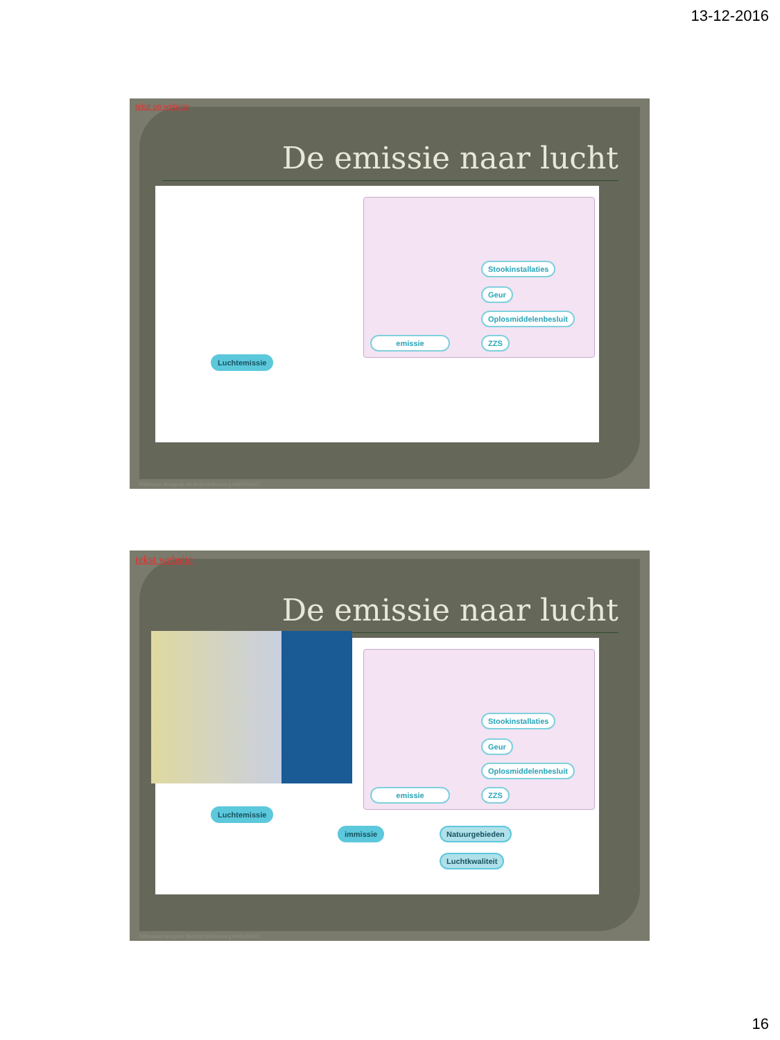13-12-2016
tekst op website
De emissie naar lucht
Stookinstallaties
Geur
Oplosmiddelenbesluit
ZZS
emissie
Luchtemissie
Hillmann Integrale BedrijfsMilieuzorg 0485454451
tekst website
De emissie naar lucht
Stookinstallaties
Geur
Oplosmiddelenbesluit
ZZS
emissie
Luchtemissie
immissie Natuurgebieden
Luchtkwaliteit
Hillmann Integrale BedrijfsMilieuzorg 0485454451
16